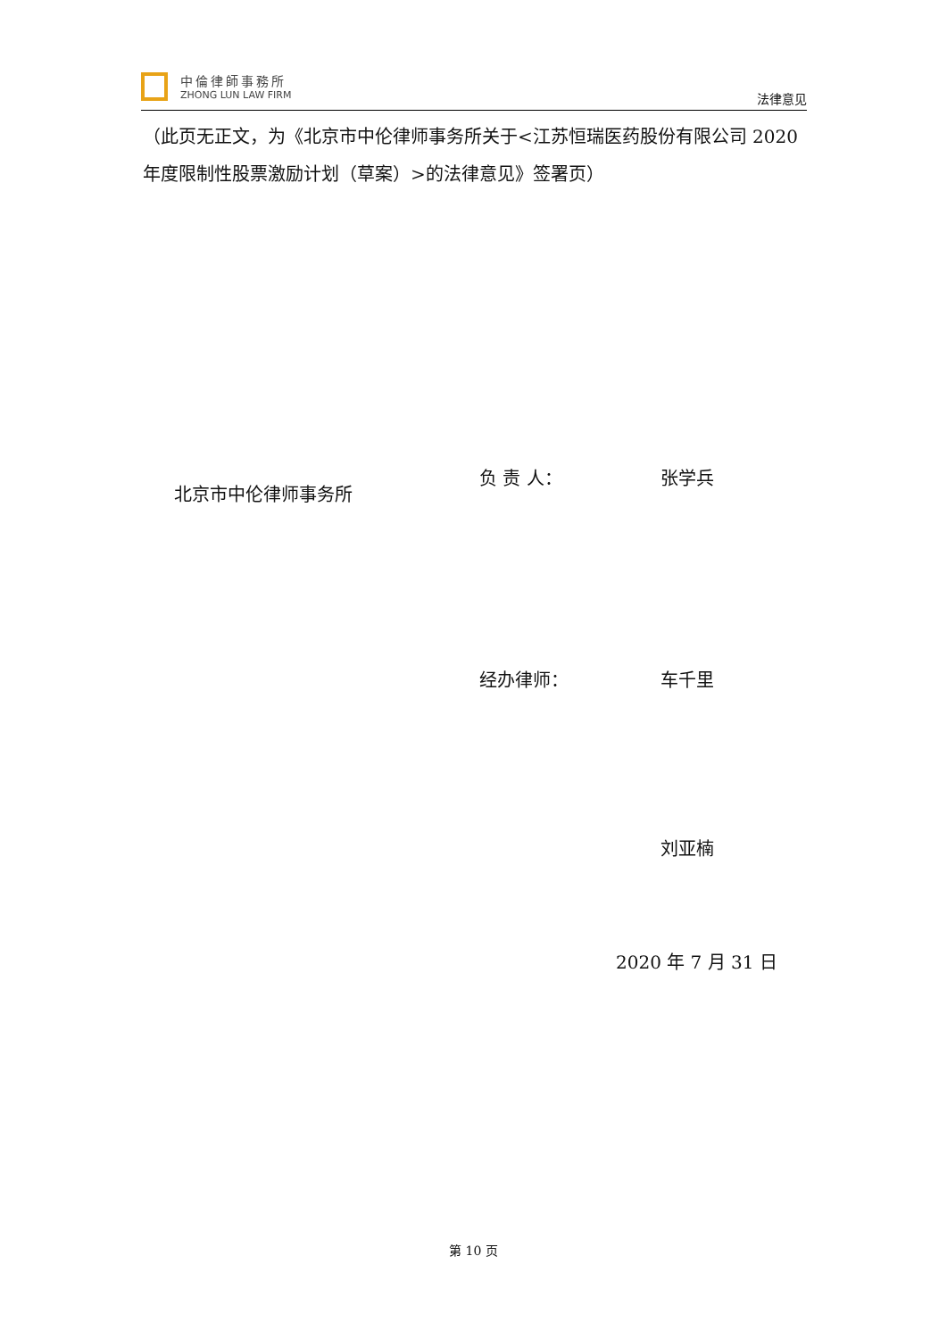中倫律師事務所
ZHONG LUN LAW FIRM
法律意见
（此页无正文，为《北京市中伦律师事务所关于<江苏恒瑞医药股份有限公司 2020 年度限制性股票激励计划（草案）>的法律意见》签署页）
北京市中伦律师事务所
负 责 人： 张学兵
经办律师： 车千里
刘亚楠
2020 年 7 月 31 日
第 10 页